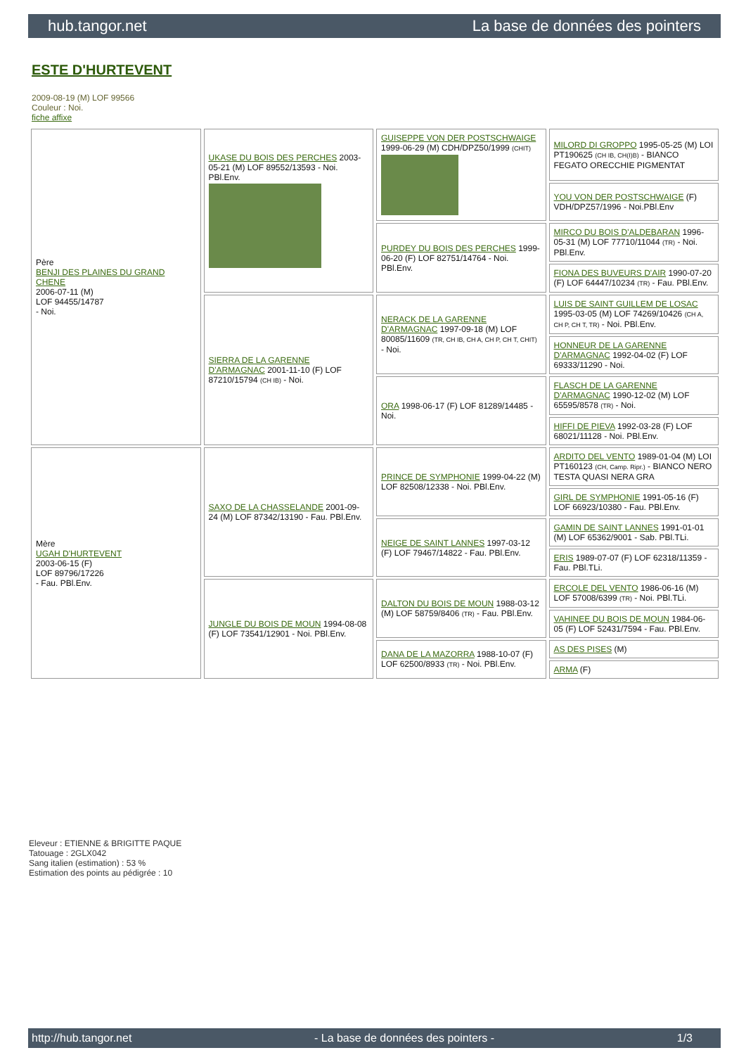hub.tangor.net La base de données des pointers
ESTE D'HURTEVENT
2009-08-19 (M) LOF 99566
Couleur : Noi.
fiche affixe
| Père BENJI DES PLAINES DU GRAND CHENE 2006-07-11 (M) LOF 94455/14787 - Noi. | UKASE DU BOIS DES PERCHES 2003-05-21 (M) LOF 89552/13593 - Noi. PBl.Env. | GUISEPPE VON DER POSTSCHWAIGE 1999-06-29 (M) CDH/DPZ50/1999 (CHIT) | MILORD DI GROPPO 1995-05-25 (M) LOI PT190625 (CH IB, CH(I)B) - BIANCO FEGATO ORECCHIE PIGMENTAT |
| | | | YOU VON DER POSTSCHWAIGE (F) VDH/DPZ57/1996 - Noi.PBl.Env |
| | | PURDEY DU BOIS DES PERCHES 1999-06-20 (F) LOF 82751/14764 - Noi. PBl.Env. | MIRCO DU BOIS D'ALDEBARAN 1996-05-31 (M) LOF 77710/11044 (TR) - Noi. PBl.Env. |
| | | | FIONA DES BUVEURS D'AIR 1990-07-20 (F) LOF 64447/10234 (TR) - Fau. PBl.Env. |
| | SIERRA DE LA GARENNE D'ARMAGNAC 2001-11-10 (F) LOF 87210/15794 (CH IB) - Noi. | NERACK DE LA GARENNE D'ARMAGNAC 1997-09-18 (M) LOF 80085/11609 (TR, CH IB, CH A, CH P, CH T, CHIT) - Noi. | LUIS DE SAINT GUILLEM DE LOSAC 1995-03-05 (M) LOF 74269/10426 (CH A, CH P, CH T, TR) - Noi. PBl.Env. |
| | | | HONNEUR DE LA GARENNE D'ARMAGNAC 1992-04-02 (F) LOF 69333/11290 - Noi. |
| | | ORA 1998-06-17 (F) LOF 81289/14485 - Noi. | FLASCH DE LA GARENNE D'ARMAGNAC 1990-12-02 (M) LOF 65595/8578 (TR) - Noi. |
| | | | HIFFI DE PIEVA 1992-03-28 (F) LOF 68021/11128 - Noi. PBl.Env. |
| Mère UGAH D'HURTEVENT 2003-06-15 (F) LOF 89796/17226 - Fau. PBl.Env. | SAXO DE LA CHASSELANDE 2001-09-24 (M) LOF 87342/13190 - Fau. PBl.Env. | PRINCE DE SYMPHONIE 1999-04-22 (M) LOF 82508/12338 - Noi. PBl.Env. | ARDITO DEL VENTO 1989-01-04 (M) LOI PT160123 (CH, Camp. Ripr.) - BIANCO NERO TESTA QUASI NERA GRA |
| | | | GIRL DE SYMPHONIE 1991-05-16 (F) LOF 66923/10380 - Fau. PBl.Env. |
| | | NEIGE DE SAINT LANNES 1997-03-12 (F) LOF 79467/14822 - Fau. PBl.Env. | GAMIN DE SAINT LANNES 1991-01-01 (M) LOF 65362/9001 - Sab. PBl.TLi. |
| | | | ERIS 1989-07-07 (F) LOF 62318/11359 - Fau. PBl.TLi. |
| | JUNGLE DU BOIS DE MOUN 1994-08-08 (F) LOF 73541/12901 - Noi. PBl.Env. | DALTON DU BOIS DE MOUN 1988-03-12 (M) LOF 58759/8406 (TR) - Fau. PBl.Env. | ERCOLE DEL VENTO 1986-06-16 (M) LOF 57008/6399 (TR) - Noi. PBl.TLi. |
| | | | VAHINEE DU BOIS DE MOUN 1984-06-05 (F) LOF 52431/7594 - Fau. PBl.Env. |
| | | DANA DE LA MAZORRA 1988-10-07 (F) LOF 62500/8933 (TR) - Noi. PBl.Env. | AS DES PISES (M) |
| | | | ARMA (F) |
Eleveur : ETIENNE & BRIGITTE PAQUE
Tatouage : 2GLX042
Sang italien (estimation) : 53 %
Estimation des points au pédigrée : 10
http://hub.tangor.net - La base de données des pointers - 1/3